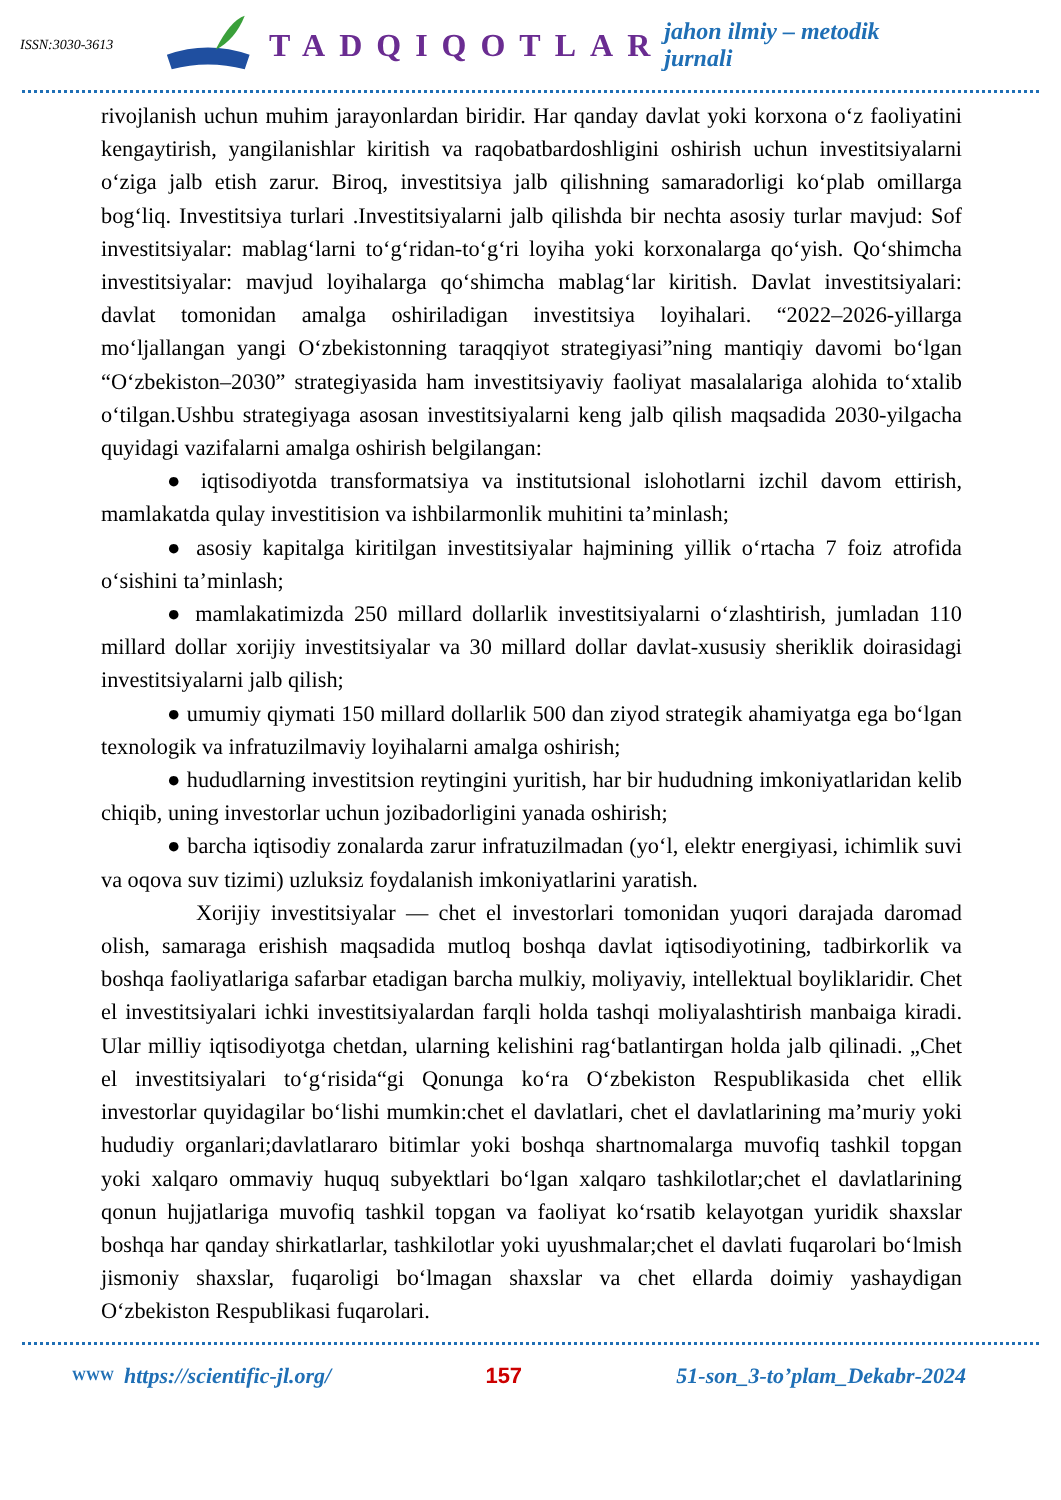ISSN:3030-3613 TADQIQOTLAR jahon ilmiy – metodik jurnali
rivojlanish uchun muhim jarayonlardan biridir. Har qanday davlat yoki korxona o‘z faoliyatini kengaytirish, yangilanishlar kiritish va raqobatbardoshligini oshirish uchun investitsiyalarni o‘ziga jalb etish zarur. Biroq, investitsiya jalb qilishning samaradorligi ko‘plab omillarga bog‘liq. Investitsiya turlari .Investitsiyalarni jalb qilishda bir nechta asosiy turlar mavjud: Sof investitsiyalar: mablag‘larni to‘g‘ridan-to‘g‘ri loyiha yoki korxonalarga qo‘yish. Qo‘shimcha investitsiyalar: mavjud loyihalarga qo‘shimcha mablag‘lar kiritish. Davlat investitsiyalari: davlat tomonidan amalga oshiriladigan investitsiya loyihalari. “2022–2026-yillarga mo‘ljallangan yangi O‘zbekistonning taraqqiyot strategiyasi”ning mantiqiy davomi bo‘lgan “O‘zbekiston–2030” strategiyasida ham investitsiyaviy faoliyat masalalariga alohida to‘xtalib o‘tilgan.Ushbu strategiyaga asosan investitsiyalarni keng jalb qilish maqsadida 2030-yilgacha quyidagi vazifalarni amalga oshirish belgilangan:
● iqtisodiyotda transformatsiya va institutsional islohotlarni izchil davom ettirish, mamlakatda qulay investitision va ishbilarmonlik muhitini ta’minlash;
● asosiy kapitalga kiritilgan investitsiyalar hajmining yillik o‘rtacha 7 foiz atrofida o‘sishini ta’minlash;
● mamlakatimizda 250 millard dollarlik investitsiyalarni o‘zlashtirish, jumladan 110 millard dollar xorijiy investitsiyalar va 30 millard dollar davlat-xususiy sheriklik doirasidagi investitsiyalarni jalb qilish;
● umumiy qiymati 150 millard dollarlik 500 dan ziyod strategik ahamiyatga ega bo‘lgan texnologik va infratuzilmaviy loyihalarni amalga oshirish;
● hududlarning investitsion reytingini yuritish, har bir hududning imkoniyatlaridan kelib chiqib, uning investorlar uchun jozibadorligini yanada oshirish;
● barcha iqtisodiy zonalarda zarur infratuzilmadan (yo‘l, elektr energiyasi, ichimlik suvi va oqova suv tizimi) uzluksiz foydalanish imkoniyatlarini yaratish.
Xorijiy investitsiyalar — chet el investorlari tomonidan yuqori darajada daromad olish, samaraga erishish maqsadida mutloq boshqa davlat iqtisodiyotining, tadbirkorlik va boshqa faoliyatlariga safarbar etadigan barcha mulkiy, moliyaviy, intellektual boyliklaridir. Chet el investitsiyalari ichki investitsiyalardan farqli holda tashqi moliyalashtirish manbaiga kiradi. Ular milliy iqtisodiyotga chetdan, ularning kelishini rag‘batlantirgan holda jalb qilinadi. „Chet el investitsiyalari to‘g‘risida“gi Qonunga ko‘ra O‘zbekiston Respublikasida chet ellik investorlar quyidagilar bo‘lishi mumkin:chet el davlatlari, chet el davlatlarining ma’muriy yoki hududiy organlari;davlatlararo bitimlar yoki boshqa shartnomalarga muvofiq tashkil topgan yoki xalqaro ommaviy huquq subyektlari bo‘lgan xalqaro tashkilotlar;chet el davlatlarining qonun hujjatlariga muvofiq tashkil topgan va faoliyat ko‘rsatib kelayotgan yuridik shaxslar boshqa har qanday shirkatlarlar, tashkilotlar yoki uyushmalar;chet el davlati fuqarolari bo‘lmish jismoniy shaxslar, fuqaroligi bo‘lmagan shaxslar va chet ellarda doimiy yashaydigan O‘zbekiston Respublikasi fuqarolari.
WWW https://scientific-jl.org/ 157 51-son_3-to’plam_Dekabr-2024